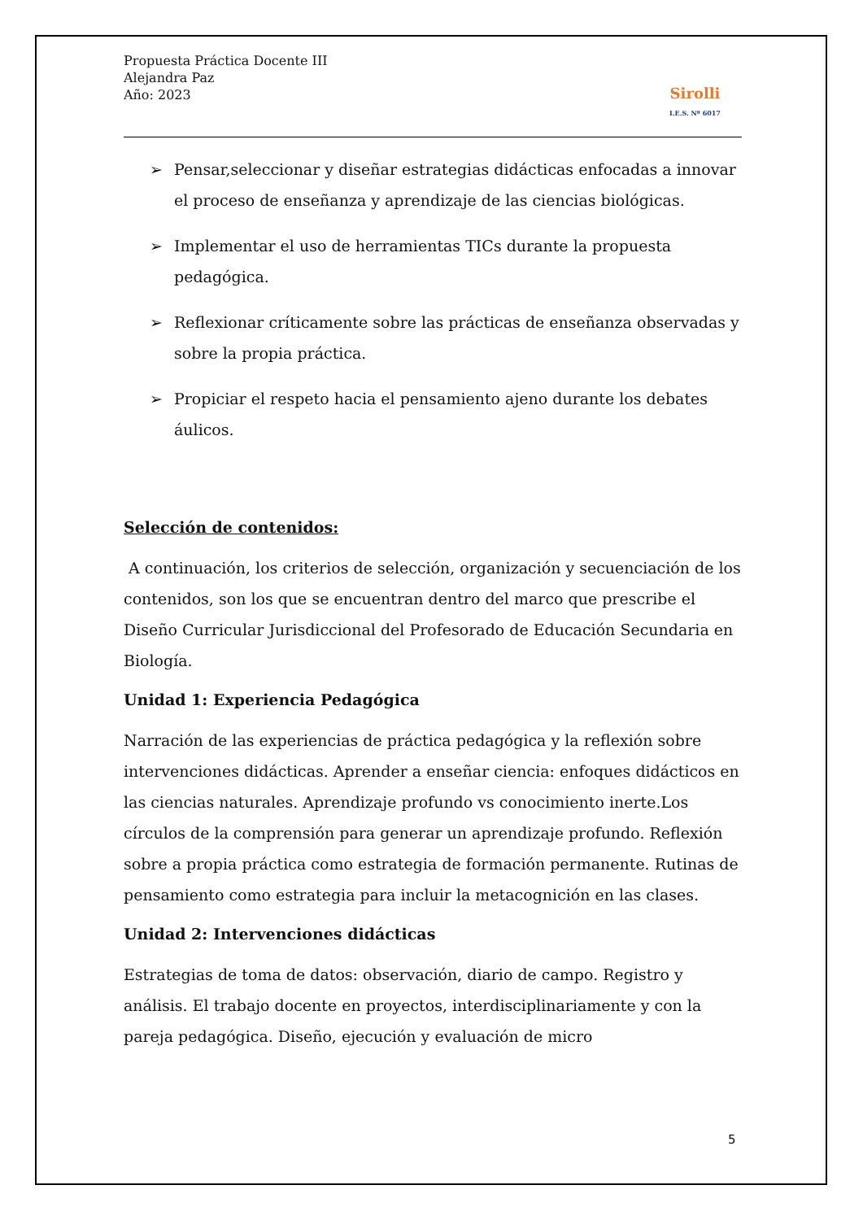Propuesta Práctica Docente III
Alejandra Paz
Año: 2023
Sirolli
I.E.S. Nº 6017
➢ Pensar,seleccionar y diseñar estrategias didácticas enfocadas a innovar el proceso de enseñanza y aprendizaje de las ciencias biológicas.
➢ Implementar el uso de herramientas TICs durante la propuesta pedagógica.
➢ Reflexionar críticamente sobre las prácticas de enseñanza observadas y sobre la propia práctica.
➢ Propiciar el respeto hacia el pensamiento ajeno durante los debates áulicos.
Selección de contenidos:
A continuación, los criterios de selección, organización y secuenciación de los contenidos, son los que se encuentran dentro del marco que prescribe el Diseño Curricular Jurisdiccional del Profesorado de Educación Secundaria en Biología.
Unidad 1: Experiencia Pedagógica
Narración de las experiencias de práctica pedagógica y la reflexión sobre intervenciones didácticas. Aprender a enseñar ciencia: enfoques didácticos en las ciencias naturales. Aprendizaje profundo vs conocimiento inerte.Los círculos de la comprensión para generar un aprendizaje profundo. Reflexión sobre a propia práctica como estrategia de formación permanente. Rutinas de pensamiento como estrategia para incluir la metacognición en las clases.
Unidad 2: Intervenciones didácticas
Estrategias de toma de datos: observación, diario de campo. Registro y análisis. El trabajo docente en proyectos, interdisciplinariamente y con la pareja pedagógica. Diseño, ejecución y evaluación de micro
5